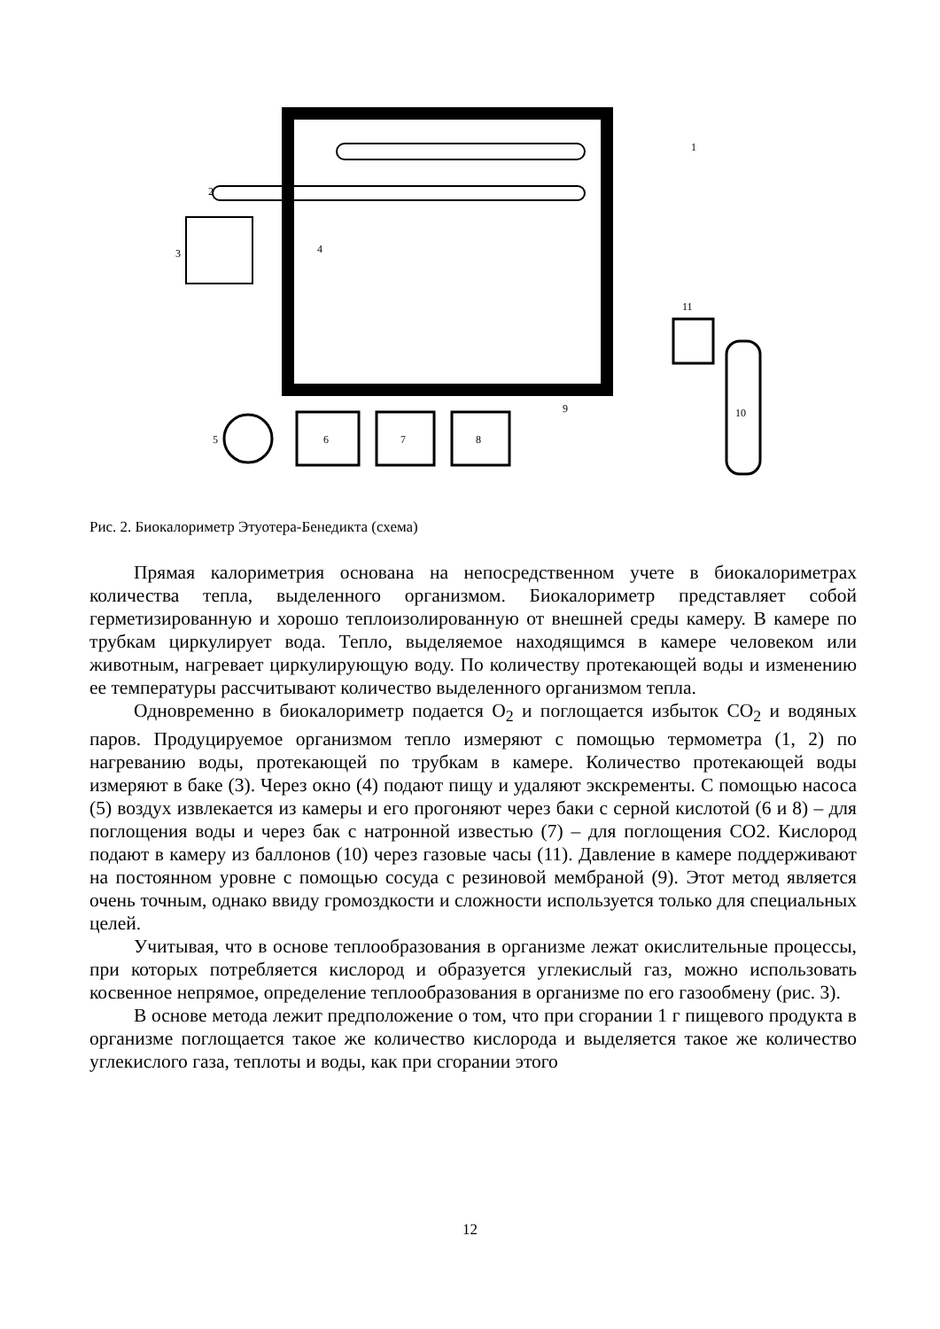1
2
3
4
5
6
7
8
9
10
11
Рис. 2. Биокалориметр Этуотера-Бенедикта (схема)
Прямая калориметрия основана на непосредственном учете в биокалориметрах количества тепла, выделенного организмом. Биокалориметр представляет собой герметизированную и хорошо теплоизолированную от внешней среды камеру. В камере по трубкам циркулирует вода. Тепло, выделяемое находящимся в камере человеком или животным, нагревает циркулирующую воду. По количеству протекающей воды и изменению ее температуры рассчитывают количество выделенного организмом тепла.
Одновременно в биокалориметр подается O<sub>2</sub> и поглощается избыток CO<sub>2</sub> и водяных паров. Продуцируемое организмом тепло измеряют с помощью термометра (1, 2) по нагреванию воды, протекающей по трубкам в камере. Количество протекающей воды измеряют в баке (3). Через окно (4) подают пищу и удаляют экскременты. С помощью насоса (5) воздух извлекается из камеры и его прогоняют через баки с серной кислотой (6 и 8) – для поглощения воды и через бак с натронной известью (7) – для поглощения СО2. Кислород подают в камеру из баллонов (10) через газовые часы (11). Давление в камере поддерживают на постоянном уровне с помощью сосуда с резиновой мембраной (9). Этот метод является очень точным, однако ввиду громоздкости и сложности используется только для специальных целей.
Учитывая, что в основе теплообразования в организме лежат окислительные процессы, при которых потребляется кислород и образуется углекислый газ, можно использовать косвенное непрямое, определение теплообразования в организме по его газообмену (рис. 3).
В основе метода лежит предположение о том, что при сгорании 1 г пищевого продукта в организме поглощается такое же количество кислорода и выделяется такое же количество углекислого газа, теплоты и воды, как при сгорании этого
12